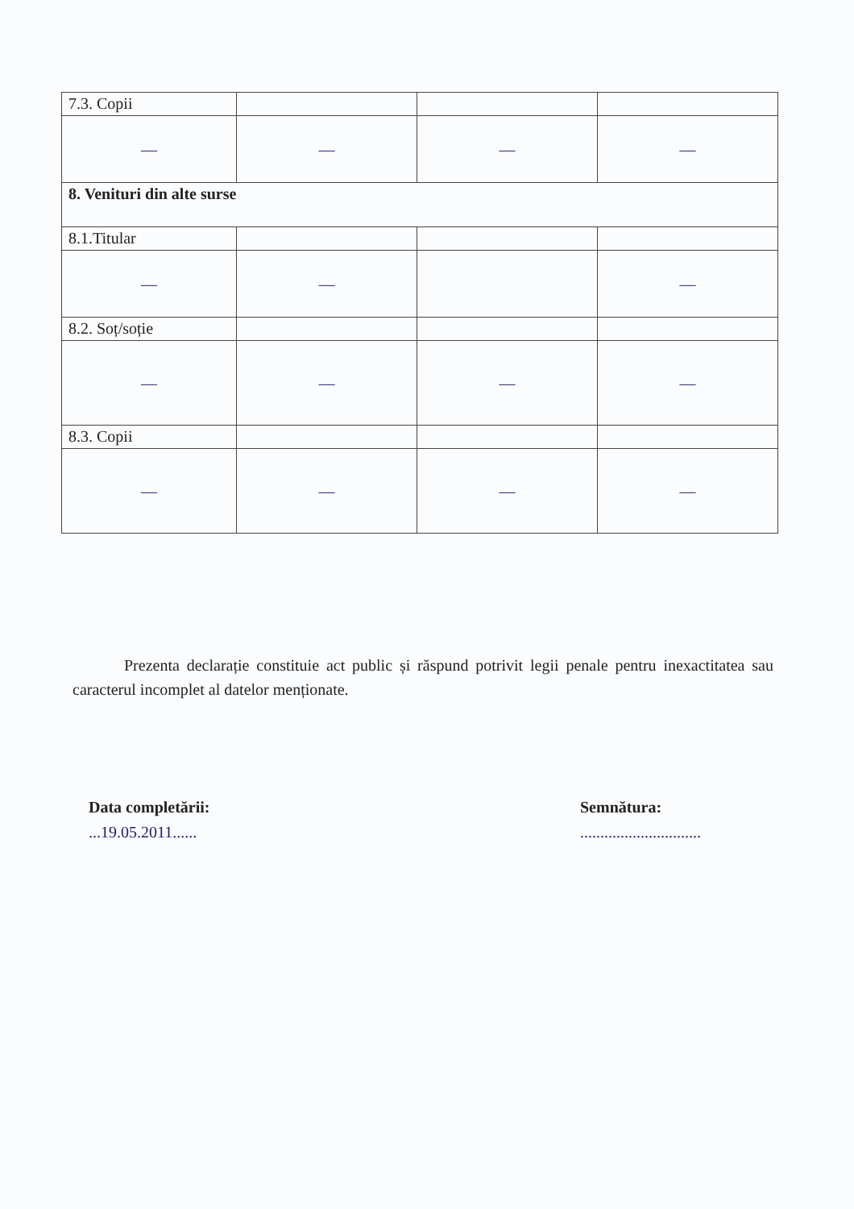| 7.3. Copii | | | |
| — | — | — | — |
| 8. Venituri din alte surse | | | |
| 8.1.Titular | | | |
| — | — | | — |
| 8.2. Soț/soție | | | |
| — | — | — | — |
| 8.3. Copii | | | |
| — | — | — | — |
Prezenta declarație constituie act public și răspund potrivit legii penale pentru inexactitatea sau caracterul incomplet al datelor menționate.
Data completării:
...19.05.2011......
Semnătura:
..............................